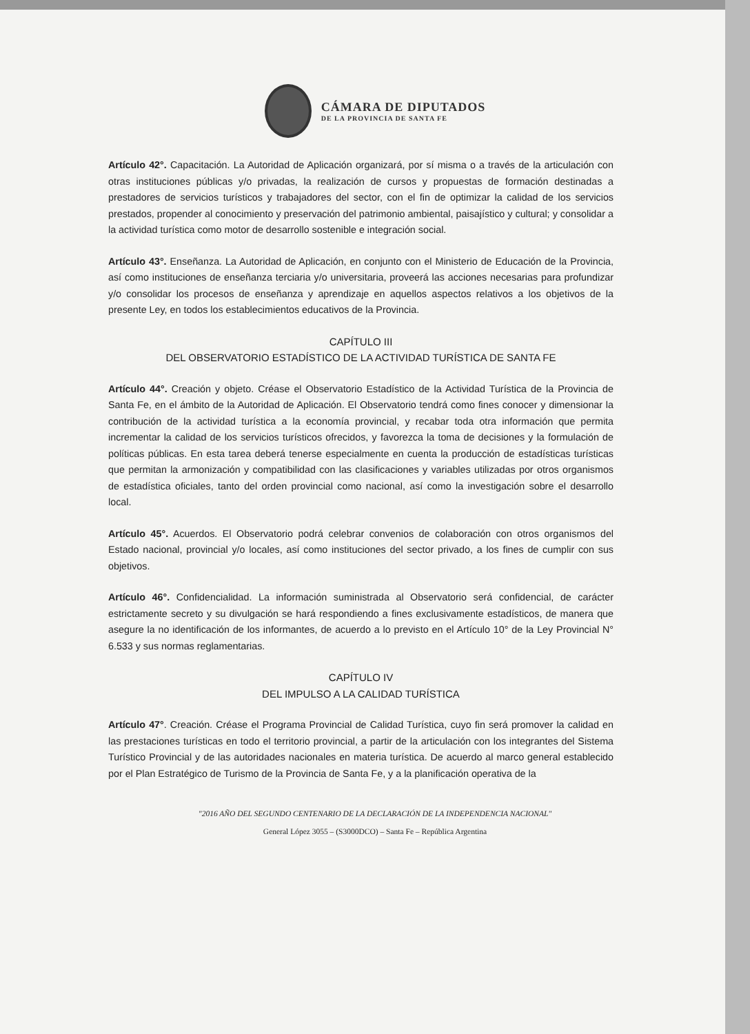CÁMARA DE DIPUTADOS
DE LA PROVINCIA DE SANTA FE
Artículo 42°. Capacitación. La Autoridad de Aplicación organizará, por sí misma o a través de la articulación con otras instituciones públicas y/o privadas, la realización de cursos y propuestas de formación destinadas a prestadores de servicios turísticos y trabajadores del sector, con el fin de optimizar la calidad de los servicios prestados, propender al conocimiento y preservación del patrimonio ambiental, paisajístico y cultural; y consolidar a la actividad turística como motor de desarrollo sostenible e integración social.
Artículo 43°. Enseñanza. La Autoridad de Aplicación, en conjunto con el Ministerio de Educación de la Provincia, así como instituciones de enseñanza terciaria y/o universitaria, proveerá las acciones necesarias para profundizar y/o consolidar los procesos de enseñanza y aprendizaje en aquellos aspectos relativos a los objetivos de la presente Ley, en todos los establecimientos educativos de la Provincia.
CAPÍTULO III
DEL OBSERVATORIO ESTADÍSTICO DE LA ACTIVIDAD TURÍSTICA DE SANTA FE
Artículo 44°. Creación y objeto. Créase el Observatorio Estadístico de la Actividad Turística de la Provincia de Santa Fe, en el ámbito de la Autoridad de Aplicación. El Observatorio tendrá como fines conocer y dimensionar la contribución de la actividad turística a la economía provincial, y recabar toda otra información que permita incrementar la calidad de los servicios turísticos ofrecidos, y favorezca la toma de decisiones y la formulación de políticas públicas. En esta tarea deberá tenerse especialmente en cuenta la producción de estadísticas turísticas que permitan la armonización y compatibilidad con las clasificaciones y variables utilizadas por otros organismos de estadística oficiales, tanto del orden provincial como nacional, así como la investigación sobre el desarrollo local.
Artículo 45°. Acuerdos. El Observatorio podrá celebrar convenios de colaboración con otros organismos del Estado nacional, provincial y/o locales, así como instituciones del sector privado, a los fines de cumplir con sus objetivos.
Artículo 46°. Confidencialidad. La información suministrada al Observatorio será confidencial, de carácter estrictamente secreto y su divulgación se hará respondiendo a fines exclusivamente estadísticos, de manera que asegure la no identificación de los informantes, de acuerdo a lo previsto en el Artículo 10° de la Ley Provincial N° 6.533 y sus normas reglamentarias.
CAPÍTULO IV
DEL IMPULSO A LA CALIDAD TURÍSTICA
Artículo 47°. Creación. Créase el Programa Provincial de Calidad Turística, cuyo fin será promover la calidad en las prestaciones turísticas en todo el territorio provincial, a partir de la articulación con los integrantes del Sistema Turístico Provincial y de las autoridades nacionales en materia turística. De acuerdo al marco general establecido por el Plan Estratégico de Turismo de la Provincia de Santa Fe, y a la planificación operativa de la
"2016 AÑO DEL SEGUNDO CENTENARIO DE LA DECLARACIÓN DE LA INDEPENDENCIA NACIONAL"
General López 3055 – (S3000DCO) – Santa Fe – República Argentina